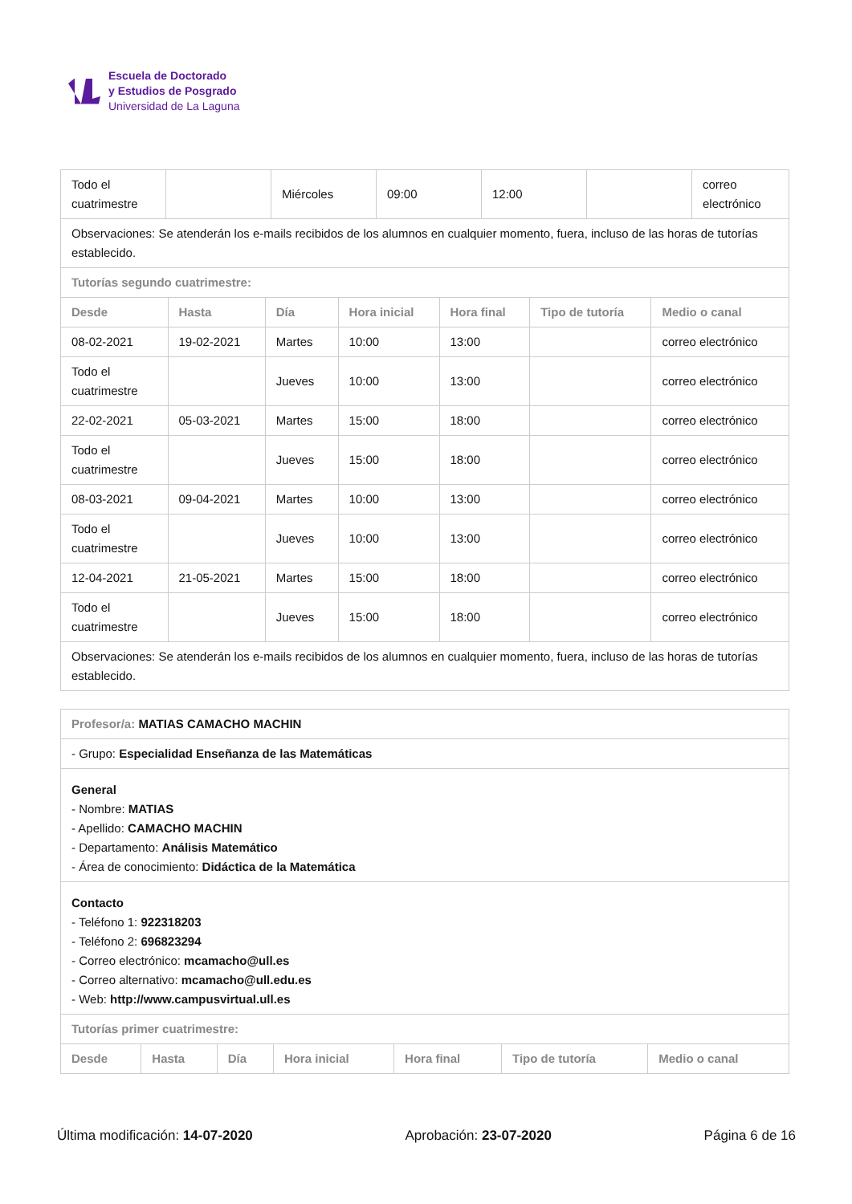Escuela de Doctorado
y Estudios de Posgrado
Universidad de La Laguna
| Todo el cuatrimestre | | Miércoles | 09:00 | 12:00 | | correo electrónico |
| Observaciones: Se atenderán los e-mails recibidos de los alumnos en cualquier momento, fuera, incluso de las horas de tutorías establecido. | | | | | | |
| Tutorías segundo cuatrimestre: | | | | | | |
| Desde | Hasta | Día | Hora inicial | Hora final | Tipo de tutoría | Medio o canal |
| 08-02-2021 | 19-02-2021 | Martes | 10:00 | 13:00 | | correo electrónico |
| Todo el cuatrimestre | | Jueves | 10:00 | 13:00 | | correo electrónico |
| 22-02-2021 | 05-03-2021 | Martes | 15:00 | 18:00 | | correo electrónico |
| Todo el cuatrimestre | | Jueves | 15:00 | 18:00 | | correo electrónico |
| 08-03-2021 | 09-04-2021 | Martes | 10:00 | 13:00 | | correo electrónico |
| Todo el cuatrimestre | | Jueves | 10:00 | 13:00 | | correo electrónico |
| 12-04-2021 | 21-05-2021 | Martes | 15:00 | 18:00 | | correo electrónico |
| Todo el cuatrimestre | | Jueves | 15:00 | 18:00 | | correo electrónico |
| Observaciones: Se atenderán los e-mails recibidos de los alumnos en cualquier momento, fuera, incluso de las horas de tutorías establecido. | | | | | | |
| Profesor/a: MATIAS CAMACHO MACHIN | | | | | | |
| - Grupo: Especialidad Enseñanza de las Matemáticas | | | | | | |
| General - Nombre: MATIAS - Apellido: CAMACHO MACHIN - Departamento: Análisis Matemático - Área de conocimiento: Didáctica de la Matemática | | | | | | |
| Contacto - Teléfono 1: 922318203 - Teléfono 2: 696823294 - Correo electrónico: mcamacho@ull.es - Correo alternativo: mcamacho@ull.edu.es - Web: http://www.campusvirtual.ull.es | | | | | | |
| Tutorías primer cuatrimestre: | | | | | | |
| Desde | Hasta | Día | Hora inicial | Hora final | Tipo de tutoría | Medio o canal |
Última modificación: 14-07-2020 Aprobación: 23-07-2020 Página 6 de 16